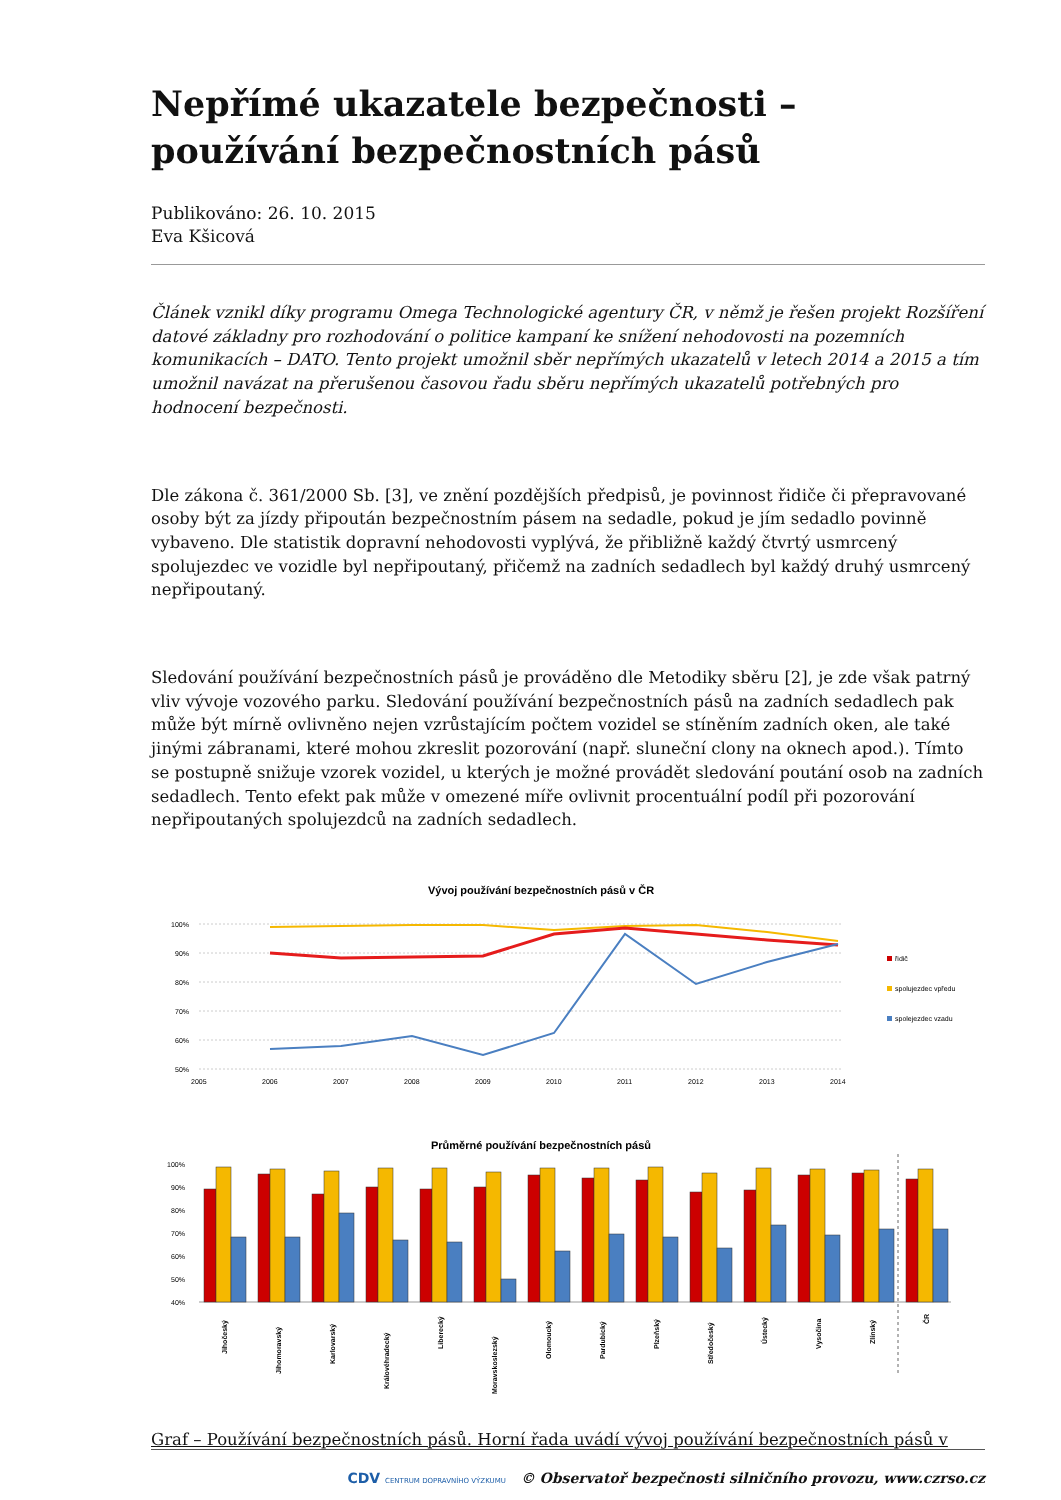Nepřímé ukazatele bezpečnosti – používání bezpečnostních pásů
Publikováno: 26. 10. 2015
Eva Kšicová
Článek vznikl díky programu Omega Technologické agentury ČR, v němž je řešen projekt Rozšíření datové základny pro rozhodování o politice kampaní ke snížení nehodovosti na pozemních komunikacích – DATO. Tento projekt umožnil sběr nepřímých ukazatelů v letech 2014 a 2015 a tím umožnil navázat na přerušenou časovou řadu sběru nepřímých ukazatelů potřebných pro hodnocení bezpečnosti.
Dle zákona č. 361/2000 Sb. [3], ve znění pozdějších předpisů, je povinnost řidiče či přepravované osoby být za jízdy připoután bezpečnostním pásem na sedadle, pokud je jím sedadlo povinně vybaveno. Dle statistik dopravní nehodovosti vyplývá, že přibližně každý čtvrtý usmrcený spolujezdec ve vozidle byl nepřipoutaný, přičemž na zadních sedadlech byl každý druhý usmrcený nepřipoutaný.
Sledování používání bezpečnostních pásů je prováděno dle Metodiky sběru [2], je zde však patrný vliv vývoje vozového parku. Sledování používání bezpečnostních pásů na zadních sedadlech pak může být mírně ovlivněno nejen vzrůstajícím počtem vozidel se stíněním zadních oken, ale také jinými zábranami, které mohou zkreslit pozorování (např. sluneční clony na oknech apod.). Tímto se postupně snižuje vzorek vozidel, u kterých je možné provádět sledování poutání osob na zadních sedadlech. Tento efekt pak může v omezené míře ovlivnit procentuální podíl při pozorování nepřipoutaných spolujezdců na zadních sedadlech.
Vývoj používání bezpečnostních pásů v ČR
100%
90%
80%
70%
60%
50%
2005
2006
2007
2008
2009
2010
2011
2012
2013
2014
řidič
spolujezdec vpředu
spolejezdec vzadu
Průměrné používání bezpečnostních pásů
100%
90%
80%
70%
60%
50%
40%
Jihočeský
Jihomoravský
Karlovarský
Královéhradecký
Liberecký
Moravskoslezský
Olomoucký
Pardubický
Plzeňský
Středočeský
Ústecký
Vysočina
Zlínský
ČR
Graf – Používání bezpečnostních pásů. Horní řada uvádí vývoj používání bezpečnostních pásů v
CDV CENTRUM DOPRAVNÍHO VÝZKUMU © Observatoř bezpečnosti silničního provozu, www.czrso.cz